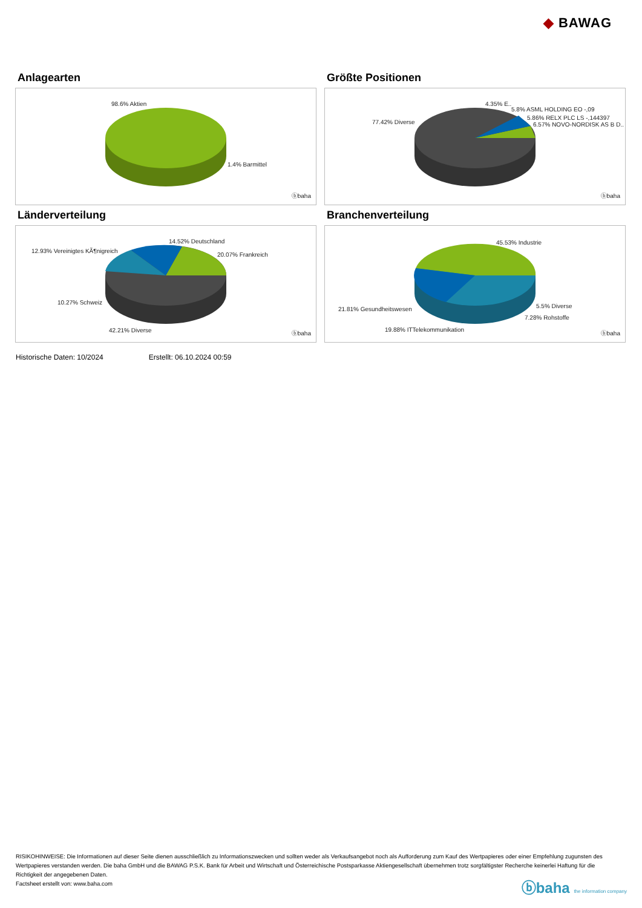◆ BAWAG
Anlagearten
98.6% Aktien
1.4% Barmittel
ⓑbaha
Größte Positionen
77.42% Diverse
4.35% E..
5.8% ASML HOLDING EO -,09
5.86% RELX PLC LS -,144397
6.57% NOVO-NORDISK AS B D..
ⓑbaha
Länderverteilung
14.52% Deutschland
12.93% Vereinigtes KÃ¶nigreich
20.07% Frankreich
10.27% Schweiz
42.21% Diverse ⓑbaha
Branchenverteilung
45.53% Industrie
21.81% Gesundheitswesen 5.5% Diverse
7.28% Rohstoffe
19.88% ITTelekommunikation
ⓑbaha
Historische Daten: 10/2024 Erstellt: 06.10.2024 00:59
RISIKOHINWEISE: Die Informationen auf dieser Seite dienen ausschließlich zu Informationszwecken und sollten weder als Verkaufsangebot noch als Aufforderung zum Kauf des Wertpapieres oder einer Empfehlung zugunsten des Wertpapieres verstanden werden. Die baha GmbH und die BAWAG P.S.K. Bank für Arbeit und Wirtschaft und Österreichische Postsparkasse Aktiengesellschaft übernehmen trotz sorgfältigster Recherche keinerlei Haftung für die Richtigkeit der angegebenen Daten.
Factsheet erstellt von: www.baha.com
ⓑbaha the information company